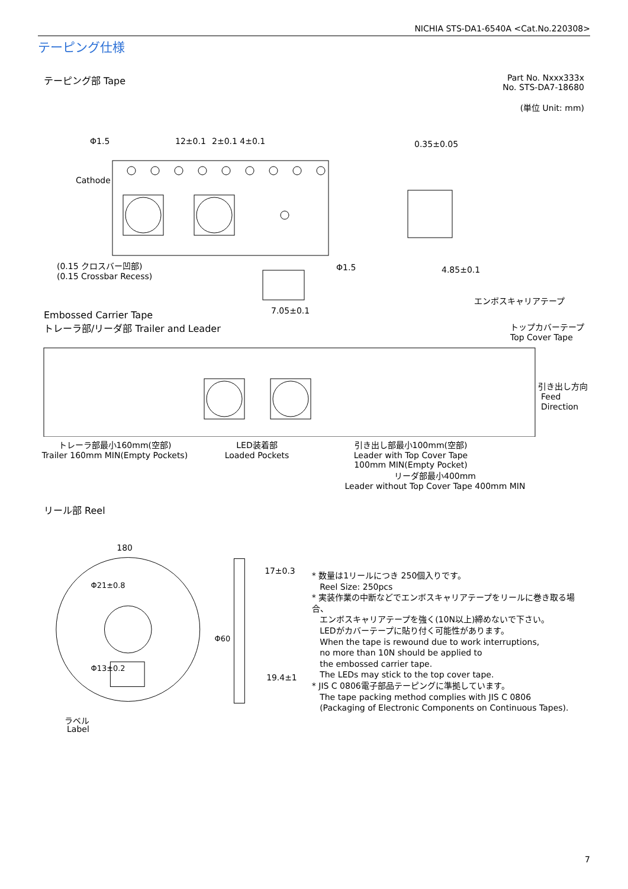NICHIA STS-DA1-6540A <Cat.No.220308>
テーピング仕様
Part No. Nxxx333x
No. STS-DA7-18680
(単位 Unit: mm)
テーピング部 Tape
Φ1.5
12±0.1
2±0.1 4±0.1
Cathode
0.35±0.05
(0.15 クロスバー凹部)
(0.15 Crossbar Recess)
Φ1.5
4.85±0.1
7.05±0.1
エンボスキャリアテープ
Embossed Carrier Tape
トレーラ部/リーダ部 Trailer and Leader トップカバーテープ
Top Cover Tape
引き出し方向
Feed
Direction
トレーラ部最小160mm(空部)
Trailer 160mm MIN(Empty Pockets)
LED装着部
Loaded Pockets
引き出し部最小100mm(空部)
Leader with Top Cover Tape
100mm MIN(Empty Pocket)
リーダ部最小400mm
Leader without Top Cover Tape 400mm MIN
リール部 Reel
180
Φ21±0.8
Φ13±0.2
17±0.3
Φ60
19.4±1
ラベル
* 数量は1リールにつき 250個入りです。
Reel Size: 250pcs
* 実装作業の中断などでエンボスキャリアテープをリールに巻き取る場合、
エンボスキャリアテープを強く(10N以上)締めないで下さい。
LEDがカバーテープに貼り付く可能性があります。
When the tape is rewound due to work interruptions,
no more than 10N should be applied to
the embossed carrier tape.
The LEDs may stick to the top cover tape.
* JIS C 0806電子部品テーピングに準拠しています。
The tape packing method complies with JIS C 0806
(Packaging of Electronic Components on Continuous Tapes).
Label
7